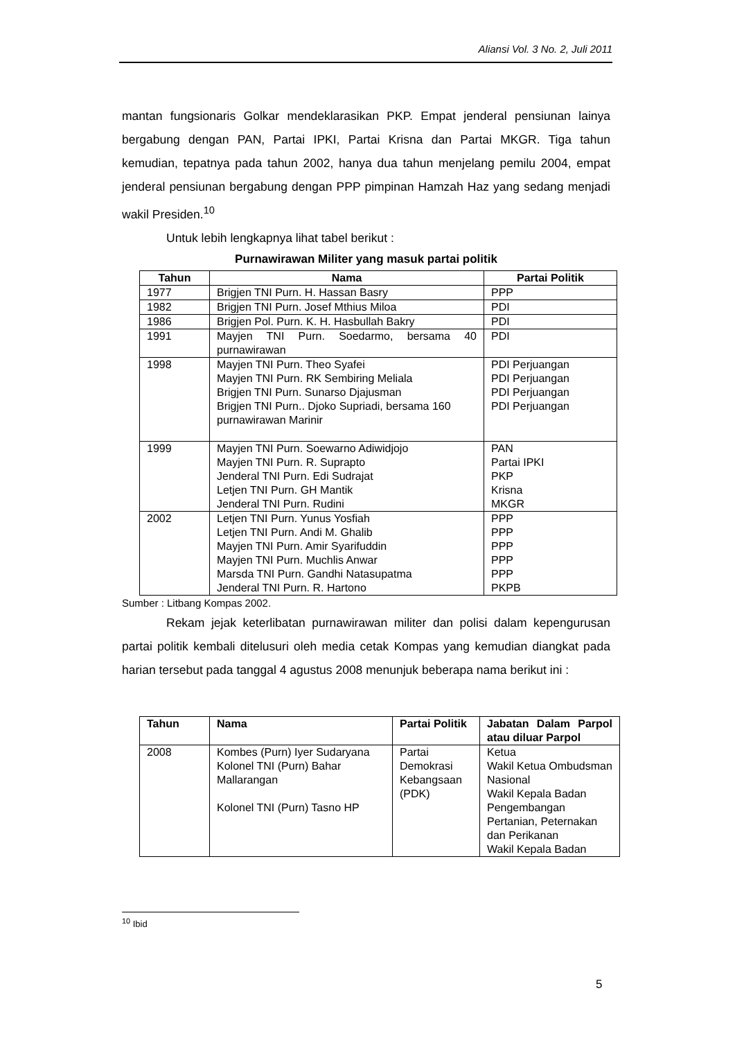Aliansi Vol. 3 No. 2, Juli 2011
mantan fungsionaris Golkar mendeklarasikan PKP. Empat jenderal pensiunan lainya bergabung dengan PAN, Partai IPKI, Partai Krisna dan Partai MKGR. Tiga tahun kemudian, tepatnya pada tahun 2002, hanya dua tahun menjelang pemilu 2004, empat jenderal pensiunan bergabung dengan PPP pimpinan Hamzah Haz yang sedang menjadi wakil Presiden.<sup>10</sup>
Untuk lebih lengkapnya lihat tabel berikut :
Purnawirawan Militer yang masuk partai politik
| Tahun | Nama | Partai Politik |
| --- | --- | --- |
| 1977 | Brigjen TNI Purn. H. Hassan Basry | PPP |
| 1982 | Brigjen TNI Purn. Josef Mthius Miloa | PDI |
| 1986 | Brigjen Pol. Purn. K. H. Hasbullah Bakry | PDI |
| 1991 | Mayjen TNI Purn. Soedarmo, bersama 40 purnawirawan | PDI |
| 1998 | Mayjen TNI Purn. Theo Syafei Mayjen TNI Purn. RK Sembiring Meliala Brigjen TNI Purn. Sunarso Djajusman Brigjen TNI Purn.. Djoko Supriadi, bersama 160 purnawirawan Marinir | PDI Perjuangan PDI Perjuangan PDI Perjuangan PDI Perjuangan |
| 1999 | Mayjen TNI Purn. Soewarno Adiwidjojo Mayjen TNI Purn. R. Suprapto Jenderal TNI Purn. Edi Sudrajat Letjen TNI Purn. GH Mantik Jenderal TNI Purn. Rudini | PAN Partai IPKI PKP Krisna MKGR |
| 2002 | Letjen TNI Purn. Yunus Yosfiah Letjen TNI Purn. Andi M. Ghalib Mayjen TNI Purn. Amir Syarifuddin Mayjen TNI Purn. Muchlis Anwar Marsda TNI Purn. Gandhi Natasupatma Jenderal TNI Purn. R. Hartono | PPP PPP PPP PPP PPP PKPB |
Sumber : Litbang Kompas 2002.
Rekam jejak keterlibatan purnawirawan militer dan polisi dalam kepengurusan partai politik kembali ditelusuri oleh media cetak Kompas yang kemudian diangkat pada harian tersebut pada tanggal 4 agustus 2008 menunjuk beberapa nama berikut ini :
| Tahun | Nama | Partai Politik | Jabatan Dalam Parpol atau diluar Parpol |
| --- | --- | --- | --- |
| 2008 | Kombes (Purn) Iyer Sudaryana Kolonel TNI (Purn) Bahar Mallarangan Kolonel TNI (Purn) Tasno HP | Partai Demokrasi Kebangsaan (PDK) | Ketua Wakil Ketua Ombudsman Nasional Wakil Kepala Badan Pengembangan Pertanian, Peternakan dan Perikanan Wakil Kepala Badan |
<sup>10</sup> Ibid
5